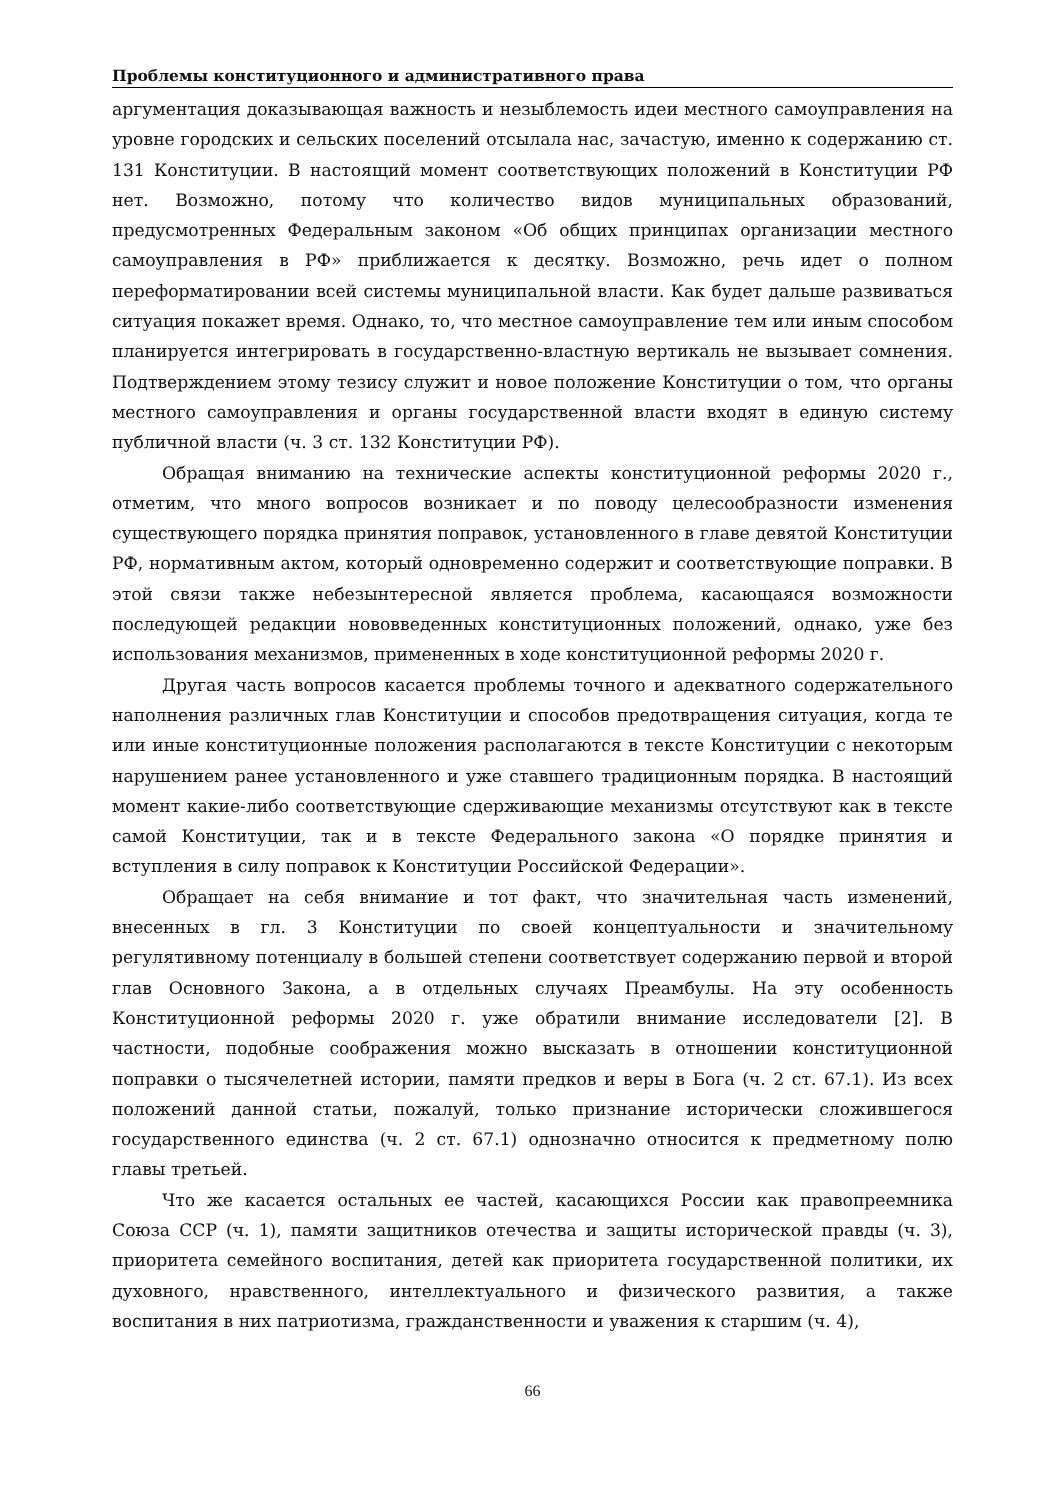Проблемы конституционного и административного права
аргументация доказывающая важность и незыблемость идеи местного самоуправления на уровне городских и сельских поселений отсылала нас, зачастую, именно к содержанию ст. 131 Конституции. В настоящий момент соответствующих положений в Конституции РФ нет. Возможно, потому что количество видов муниципальных образований, предусмотренных Федеральным законом «Об общих принципах организации местного самоуправления в РФ» приближается к десятку. Возможно, речь идет о полном переформатировании всей системы муниципальной власти. Как будет дальше развиваться ситуация покажет время. Однако, то, что местное самоуправление тем или иным способом планируется интегрировать в государственно-властную вертикаль не вызывает сомнения. Подтверждением этому тезису служит и новое положение Конституции о том, что органы местного самоуправления и органы государственной власти входят в единую систему публичной власти (ч. 3 ст. 132 Конституции РФ).
Обращая вниманию на технические аспекты конституционной реформы 2020 г., отметим, что много вопросов возникает и по поводу целесообразности изменения существующего порядка принятия поправок, установленного в главе девятой Конституции РФ, нормативным актом, который одновременно содержит и соответствующие поправки. В этой связи также небезынтересной является проблема, касающаяся возможности последующей редакции нововведенных конституционных положений, однако, уже без использования механизмов, примененных в ходе конституционной реформы 2020 г.
Другая часть вопросов касается проблемы точного и адекватного содержательного наполнения различных глав Конституции и способов предотвращения ситуация, когда те или иные конституционные положения располагаются в тексте Конституции с некоторым нарушением ранее установленного и уже ставшего традиционным порядка. В настоящий момент какие-либо соответствующие сдерживающие механизмы отсутствуют как в тексте самой Конституции, так и в тексте Федерального закона «О порядке принятия и вступления в силу поправок к Конституции Российской Федерации».
Обращает на себя внимание и тот факт, что значительная часть изменений, внесенных в гл. 3 Конституции по своей концептуальности и значительному регулятивному потенциалу в большей степени соответствует содержанию первой и второй глав Основного Закона, а в отдельных случаях Преамбулы. На эту особенность Конституционной реформы 2020 г. уже обратили внимание исследователи [2]. В частности, подобные соображения можно высказать в отношении конституционной поправки о тысячелетней истории, памяти предков и веры в Бога (ч. 2 ст. 67.1). Из всех положений данной статьи, пожалуй, только признание исторически сложившегося государственного единства (ч. 2 ст. 67.1) однозначно относится к предметному полю главы третьей.
Что же касается остальных ее частей, касающихся России как правопреемника Союза ССР (ч. 1), памяти защитников отечества и защиты исторической правды (ч. 3), приоритета семейного воспитания, детей как приоритета государственной политики, их духовного, нравственного, интеллектуального и физического развития, а также воспитания в них патриотизма, гражданственности и уважения к старшим (ч. 4),
66